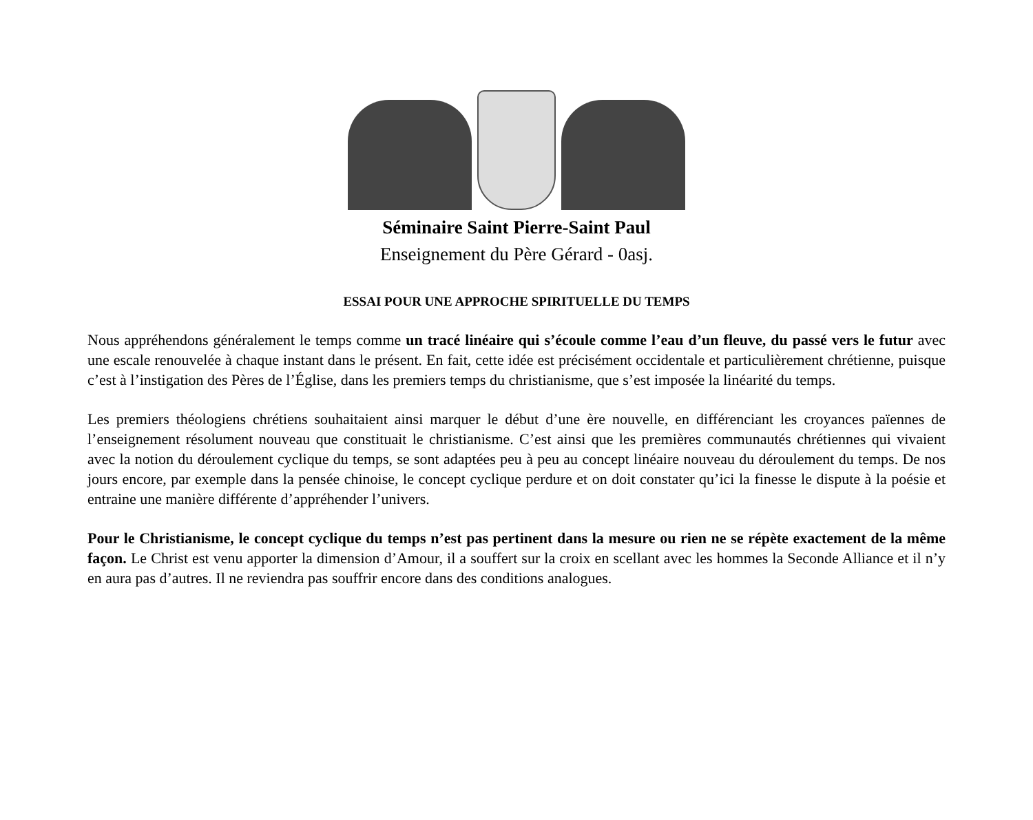Séminaire Saint Pierre-Saint Paul
Enseignement du Père Gérard - 0asj.
ESSAI POUR UNE APPROCHE SPIRITUELLE DU TEMPS
Nous appréhendons généralement le temps comme un tracé linéaire qui s’écoule comme l’eau d’un fleuve, du passé vers le futur avec une escale renouvelée à chaque instant dans le présent. En fait, cette idée est précisément occidentale et particulièrement chrétienne, puisque c’est à l’instigation des Pères de l’Église, dans les premiers temps du christianisme, que s’est imposée la linéarité du temps.
Les premiers théologiens chrétiens souhaitaient ainsi marquer le début d’une ère nouvelle, en différenciant les croyances païennes de l’enseignement résolument nouveau que constituait le christianisme. C’est ainsi que les premières communautés chrétiennes qui vivaient avec la notion du déroulement cyclique du temps, se sont adaptées peu à peu au concept linéaire nouveau du déroulement du temps. De nos jours encore, par exemple dans la pensée chinoise, le concept cyclique perdure et on doit constater qu’ici la finesse le dispute à la poésie et entraine une manière différente d’appréhender l’univers.
Pour le Christianisme, le concept cyclique du temps n’est pas pertinent dans la mesure ou rien ne se répète exactement de la même façon. Le Christ est venu apporter la dimension d’Amour, il a souffert sur la croix en scellant avec les hommes la Seconde Alliance et il n’y en aura pas d’autres. Il ne reviendra pas souffrir encore dans des conditions analogues.